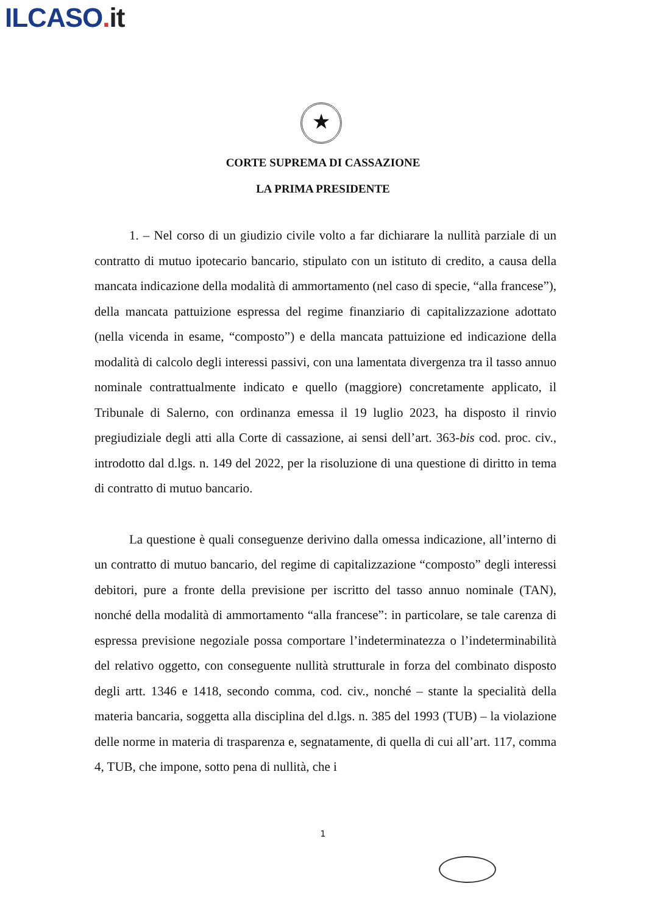ILCASO. it
★
CORTE SUPREMA DI CASSAZIONE
LA PRIMA PRESIDENTE
1. – Nel corso di un giudizio civile volto a far dichiarare la nullità parziale di un contratto di mutuo ipotecario bancario, stipulato con un istituto di credito, a causa della mancata indicazione della modalità di ammortamento (nel caso di specie, “alla francese”), della mancata pattuizione espressa del regime finanziario di capitalizzazione adottato (nella vicenda in esame, “composto”) e della mancata pattuizione ed indicazione della modalità di calcolo degli interessi passivi, con una lamentata divergenza tra il tasso annuo nominale contrattualmente indicato e quello (maggiore) concretamente applicato, il Tribunale di Salerno, con ordinanza emessa il 19 luglio 2023, ha disposto il rinvio pregiudiziale degli atti alla Corte di cassazione, ai sensi dell’art. 363-bis cod. proc. civ., introdotto dal d.lgs. n. 149 del 2022, per la risoluzione di una questione di diritto in tema di contratto di mutuo bancario.
La questione è quali conseguenze derivino dalla omessa indicazione, all’interno di un contratto di mutuo bancario, del regime di capitalizzazione “composto” degli interessi debitori, pure a fronte della previsione per iscritto del tasso annuo nominale (TAN), nonché della modalità di ammortamento “alla francese”: in particolare, se tale carenza di espressa previsione negoziale possa comportare l’indeterminatezza o l’indeterminabilità del relativo oggetto, con conseguente nullità strutturale in forza del combinato disposto degli artt. 1346 e 1418, secondo comma, cod. civ., nonché – stante la specialità della materia bancaria, soggetta alla disciplina del d.lgs. n. 385 del 1993 (TUB) – la violazione delle norme in materia di trasparenza e, segnatamente, di quella di cui all’art. 117, comma 4, TUB, che impone, sotto pena di nullità, che i
1